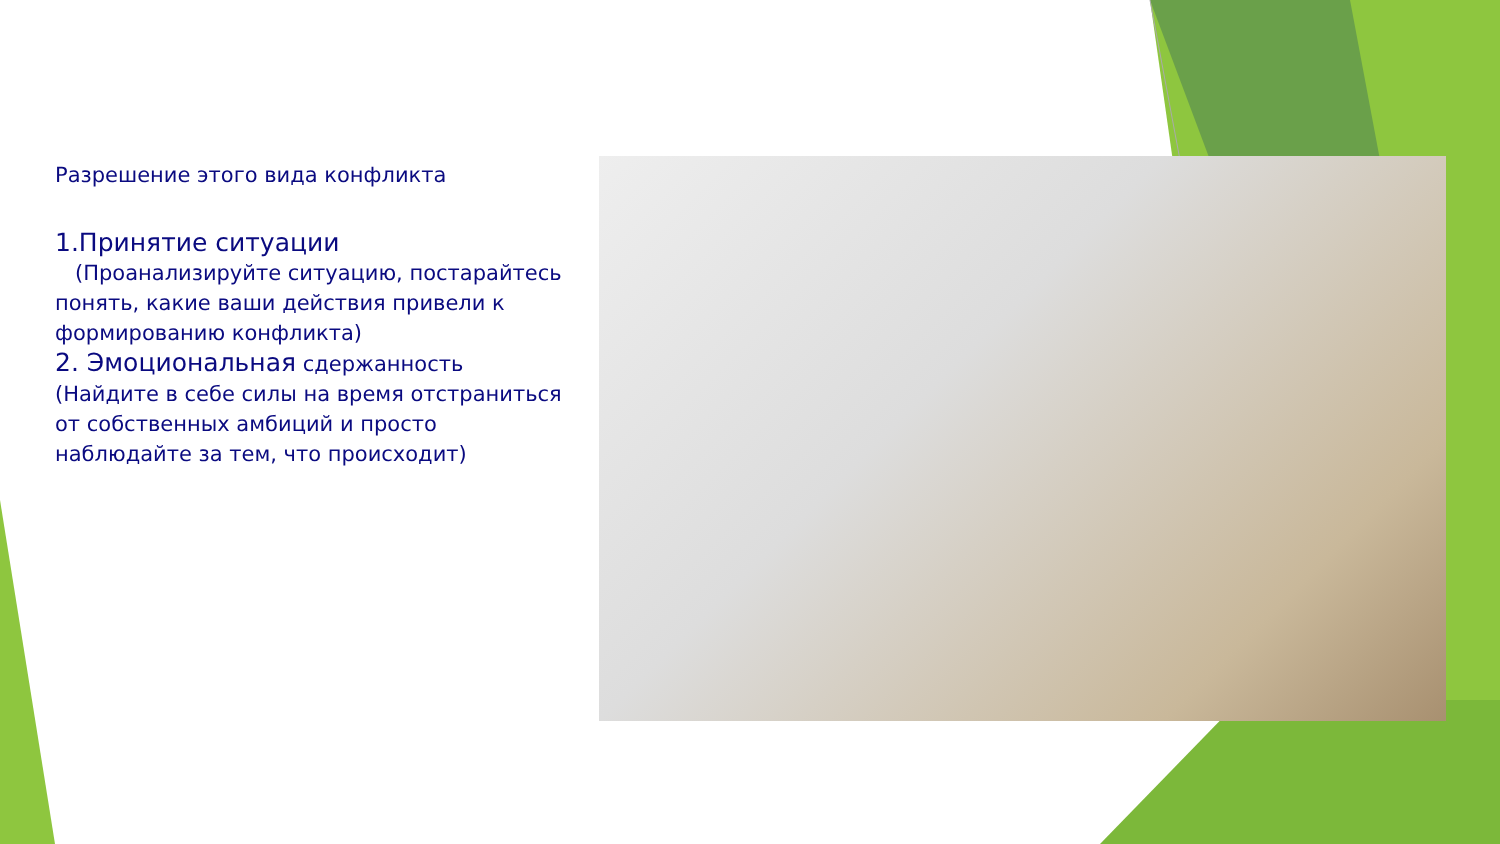Разрешение этого вида конфликта
1.Принятие ситуации
(Проанализируйте ситуацию, постарайтесь понять, какие ваши действия привели к формированию конфликта)
2. Эмоциональная сдержанность
(Найдите в себе силы на время отстраниться от собственных амбиций и просто наблюдайте за тем, что происходит)